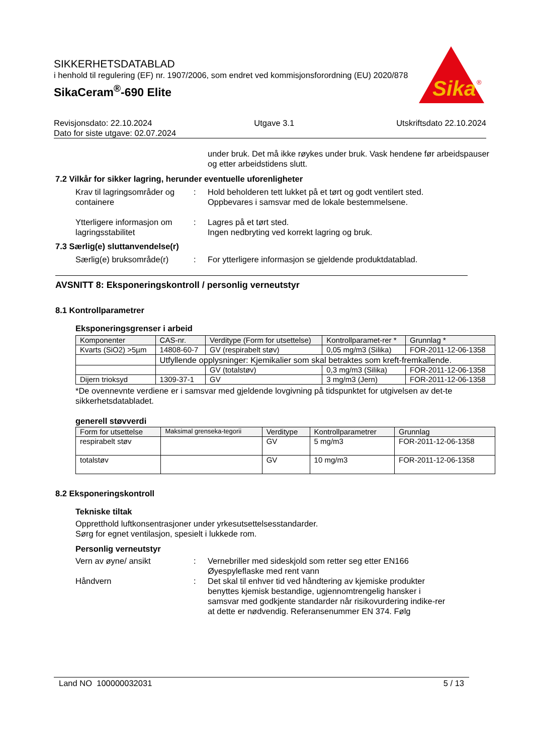SIKKERHETSDATABLAD
i henhold til regulering (EF) nr. 1907/2006, som endret ved kommisjonsforordning (EU) 2020/878
SikaCeram<sup>®</sup>-690 Elite
Sika
®
Revisjonsdato: 22.10.2024 Utgave 3.1 Utskriftsdato 22.10.2024
Dato for siste utgave: 02.07.2024
under bruk. Det må ikke røykes under bruk. Vask hendene før arbeidspauser og etter arbeidstidens slutt.
7.2 Vilkår for sikker lagring, herunder eventuelle uforenligheter
Krav til lagringsområder og containere
: Hold beholderen tett lukket på et tørt og godt ventilert sted.
Oppbevares i samsvar med de lokale bestemmelsene.
Ytterligere informasjon om lagringsstabilitet
: Lagres på et tørt sted.
Ingen nedbryting ved korrekt lagring og bruk.
7.3 Særlig(e) sluttanvendelse(r)
Særlig(e) bruksområde(r)
: For ytterligere informasjon se gjeldende produktdatablad.
AVSNITT 8: Eksponeringskontroll / personlig verneutstyr
8.1 Kontrollparametrer
Eksponeringsgrenser i arbeid
| Komponenter | CAS-nr. | Verditype (Form for utsettelse) | Kontrollparamet-rer * | Grunnlag * |
| --- | --- | --- | --- | --- |
| Kvarts (SiO2) >5µm | 14808-60-7 | GV (respirabelt støv) | 0,05 mg/m3 (Silika) | FOR-2011-12-06-1358 |
| | Utfyllende opplysninger: Kjemikalier som skal betraktes som kreft-fremkallende. | | | |
| | | GV (totalstøv) | 0,3 mg/m3 (Silika) | FOR-2011-12-06-1358 |
| Dijern trioksyd | 1309-37-1 | GV | 3 mg/m3 (Jern) | FOR-2011-12-06-1358 |
*De ovennevnte verdiene er i samsvar med gjeldende lovgivning på tidspunktet for utgivelsen av det-te sikkerhetsdatabladet.
generell støvverdi
| Form for utsettelse | Maksimal grenseka-tegorii | Verditype | Kontrollparametrer | Grunnlag |
| --- | --- | --- | --- | --- |
| respirabelt støv | | GV | 5 mg/m3 | FOR-2011-12-06-1358 |
| totalstøv | | GV | 10 mg/m3 | FOR-2011-12-06-1358 |
8.2 Eksponeringskontroll
Tekniske tiltak
Oppretthold luftkonsentrasjoner under yrkesutsettelsesstandarder.
Sørg for egnet ventilasjon, spesielt i lukkede rom.
Personlig verneutstyr
Vern av øyne/ ansikt : Vernebriller med sideskjold som retter seg etter EN166
Øyespyleflaske med rent vann
Håndvern : Det skal til enhver tid ved håndtering av kjemiske produkter benyttes kjemisk bestandige, ugjennomtrengelig hansker i samsvar med godkjente standarder når risikovurdering indike-rer at dette er nødvendig. Referansenummer EN 374. Følg
Land NO 100000032031 5 / 13